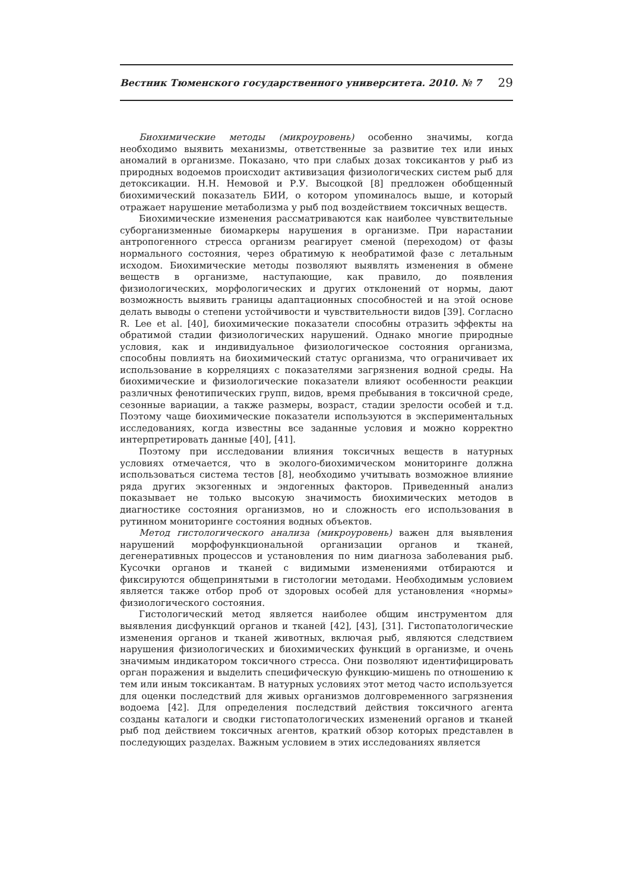Вестник Тюменского государственного университета. 2010. № 7 29
Биохимические методы (микроуровень) особенно значимы, когда необходимо выявить механизмы, ответственные за развитие тех или иных аномалий в организме. Показано, что при слабых дозах токсикантов у рыб из природных водоемов происходит активизация физиологических систем рыб для детоксикации. Н.Н. Немовой и Р.У. Высоцкой [8] предложен обобщенный биохимический показатель БИИ, о котором упоминалось выше, и который отражает нарушение метаболизма у рыб под воздействием токсичных веществ.
Биохимические изменения рассматриваются как наиболее чувствительные суборганизменные биомаркеры нарушения в организме. При нарастании антропогенного стресса организм реагирует сменой (переходом) от фазы нормального состояния, через обратимую к необратимой фазе с летальным исходом. Биохимические методы позволяют выявлять изменения в обмене веществ в организме, наступающие, как правило, до появления физиологических, морфологических и других отклонений от нормы, дают возможность выявить границы адаптационных способностей и на этой основе делать выводы о степени устойчивости и чувствительности видов [39]. Согласно R. Lee et al. [40], биохимические показатели способны отразить эффекты на обратимой стадии физиологических нарушений. Однако многие природные условия, как и индивидуальное физиологическое состояния организма, способны повлиять на биохимический статус организма, что ограничивает их использование в корреляциях с показателями загрязнения водной среды. На биохимические и физиологические показатели влияют особенности реакции различных фенотипических групп, видов, время пребывания в токсичной среде, сезонные вариации, а также размеры, возраст, стадии зрелости особей и т.д. Поэтому чаще биохимические показатели используются в экспериментальных исследованиях, когда известны все заданные условия и можно корректно интерпретировать данные [40], [41].
Поэтому при исследовании влияния токсичных веществ в натурных условиях отмечается, что в эколого-биохимическом мониторинге должна использоваться система тестов [8], необходимо учитывать возможное влияние ряда других экзогенных и эндогенных факторов. Приведенный анализ показывает не только высокую значимость биохимических методов в диагностике состояния организмов, но и сложность его использования в рутинном мониторинге состояния водных объектов.
Метод гистологического анализа (микроуровень) важен для выявления нарушений морфофункциональной организации органов и тканей, дегенеративных процессов и установления по ним диагноза заболевания рыб. Кусочки органов и тканей с видимыми изменениями отбираются и фиксируются общепринятыми в гистологии методами. Необходимым условием является также отбор проб от здоровых особей для установления «нормы» физиологического состояния.
Гистологический метод является наиболее общим инструментом для выявления дисфункций органов и тканей [42], [43], [31]. Гистопатологические изменения органов и тканей животных, включая рыб, являются следствием нарушения физиологических и биохимических функций в организме, и очень значимым индикатором токсичного стресса. Они позволяют идентифицировать орган поражения и выделить специфическую функцию-мишень по отношению к тем или иным токсикантам. В натурных условиях этот метод часто используется для оценки последствий для живых организмов долговременного загрязнения водоема [42]. Для определения последствий действия токсичного агента созданы каталоги и сводки гистопатологических изменений органов и тканей рыб под действием токсичных агентов, краткий обзор которых представлен в последующих разделах. Важным условием в этих исследованиях является